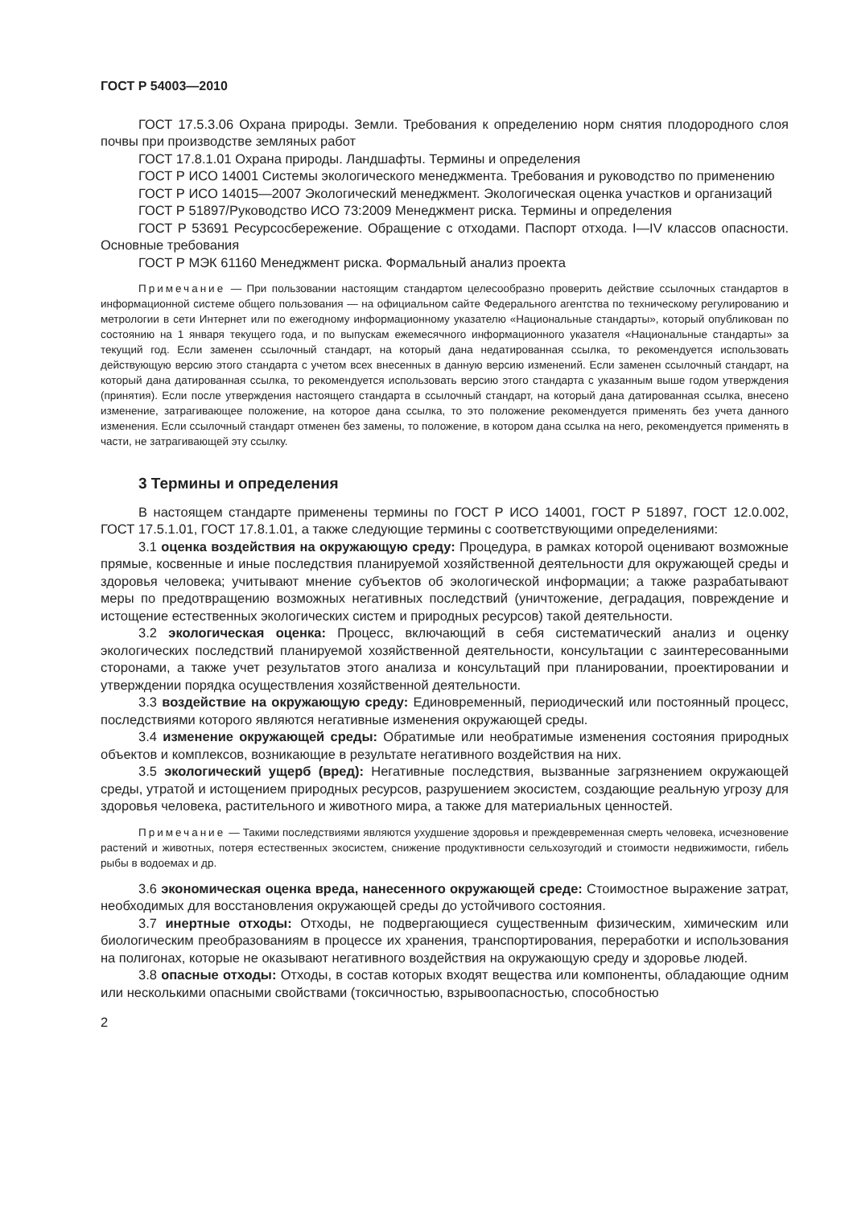ГОСТ Р 54003—2010
ГОСТ 17.5.3.06 Охрана природы. Земли. Требования к определению норм снятия плодородного слоя почвы при производстве земляных работ
ГОСТ 17.8.1.01 Охрана природы. Ландшафты. Термины и определения
ГОСТ Р ИСО 14001 Системы экологического менеджмента. Требования и руководство по применению
ГОСТ Р ИСО 14015—2007 Экологический менеджмент. Экологическая оценка участков и организаций
ГОСТ Р 51897/Руководство ИСО 73:2009 Менеджмент риска. Термины и определения
ГОСТ Р 53691 Ресурсосбережение. Обращение с отходами. Паспорт отхода. I—IV классов опасности. Основные требования
ГОСТ Р МЭК 61160 Менеджмент риска. Формальный анализ проекта
Примечание — При пользовании настоящим стандартом целесообразно проверить действие ссылочных стандартов в информационной системе общего пользования — на официальном сайте Федерального агентства по техническому регулированию и метрологии в сети Интернет или по ежегодному информационному указателю «Национальные стандарты», который опубликован по состоянию на 1 января текущего года, и по выпускам ежемесячного информационного указателя «Национальные стандарты» за текущий год. Если заменен ссылочный стандарт, на который дана недатированная ссылка, то рекомендуется использовать действующую версию этого стандарта с учетом всех внесенных в данную версию изменений. Если заменен ссылочный стандарт, на который дана датированная ссылка, то рекомендуется использовать версию этого стандарта с указанным выше годом утверждения (принятия). Если после утверждения настоящего стандарта в ссылочный стандарт, на который дана датированная ссылка, внесено изменение, затрагивающее положение, на которое дана ссылка, то это положение рекомендуется применять без учета данного изменения. Если ссылочный стандарт отменен без замены, то положение, в котором дана ссылка на него, рекомендуется применять в части, не затрагивающей эту ссылку.
3 Термины и определения
В настоящем стандарте применены термины по ГОСТ Р ИСО 14001, ГОСТ Р 51897, ГОСТ 12.0.002, ГОСТ 17.5.1.01, ГОСТ 17.8.1.01, а также следующие термины с соответствующими определениями:
3.1 оценка воздействия на окружающую среду: Процедура, в рамках которой оценивают возможные прямые, косвенные и иные последствия планируемой хозяйственной деятельности для окружающей среды и здоровья человека; учитывают мнение субъектов об экологической информации; а также разрабатывают меры по предотвращению возможных негативных последствий (уничтожение, деградация, повреждение и истощение естественных экологических систем и природных ресурсов) такой деятельности.
3.2 экологическая оценка: Процесс, включающий в себя систематический анализ и оценку экологических последствий планируемой хозяйственной деятельности, консультации с заинтересованными сторонами, а также учет результатов этого анализа и консультаций при планировании, проектировании и утверждении порядка осуществления хозяйственной деятельности.
3.3 воздействие на окружающую среду: Единовременный, периодический или постоянный процесс, последствиями которого являются негативные изменения окружающей среды.
3.4 изменение окружающей среды: Обратимые или необратимые изменения состояния природных объектов и комплексов, возникающие в результате негативного воздействия на них.
3.5 экологический ущерб (вред): Негативные последствия, вызванные загрязнением окружающей среды, утратой и истощением природных ресурсов, разрушением экосистем, создающие реальную угрозу для здоровья человека, растительного и животного мира, а также для материальных ценностей.
Примечание — Такими последствиями являются ухудшение здоровья и преждевременная смерть человека, исчезновение растений и животных, потеря естественных экосистем, снижение продуктивности сельхозугодий и стоимости недвижимости, гибель рыбы в водоемах и др.
3.6 экономическая оценка вреда, нанесенного окружающей среде: Стоимостное выражение затрат, необходимых для восстановления окружающей среды до устойчивого состояния.
3.7 инертные отходы: Отходы, не подвергающиеся существенным физическим, химическим или биологическим преобразованиям в процессе их хранения, транспортирования, переработки и использования на полигонах, которые не оказывают негативного воздействия на окружающую среду и здоровье людей.
3.8 опасные отходы: Отходы, в состав которых входят вещества или компоненты, обладающие одним или несколькими опасными свойствами (токсичностью, взрывоопасностью, способностью
2